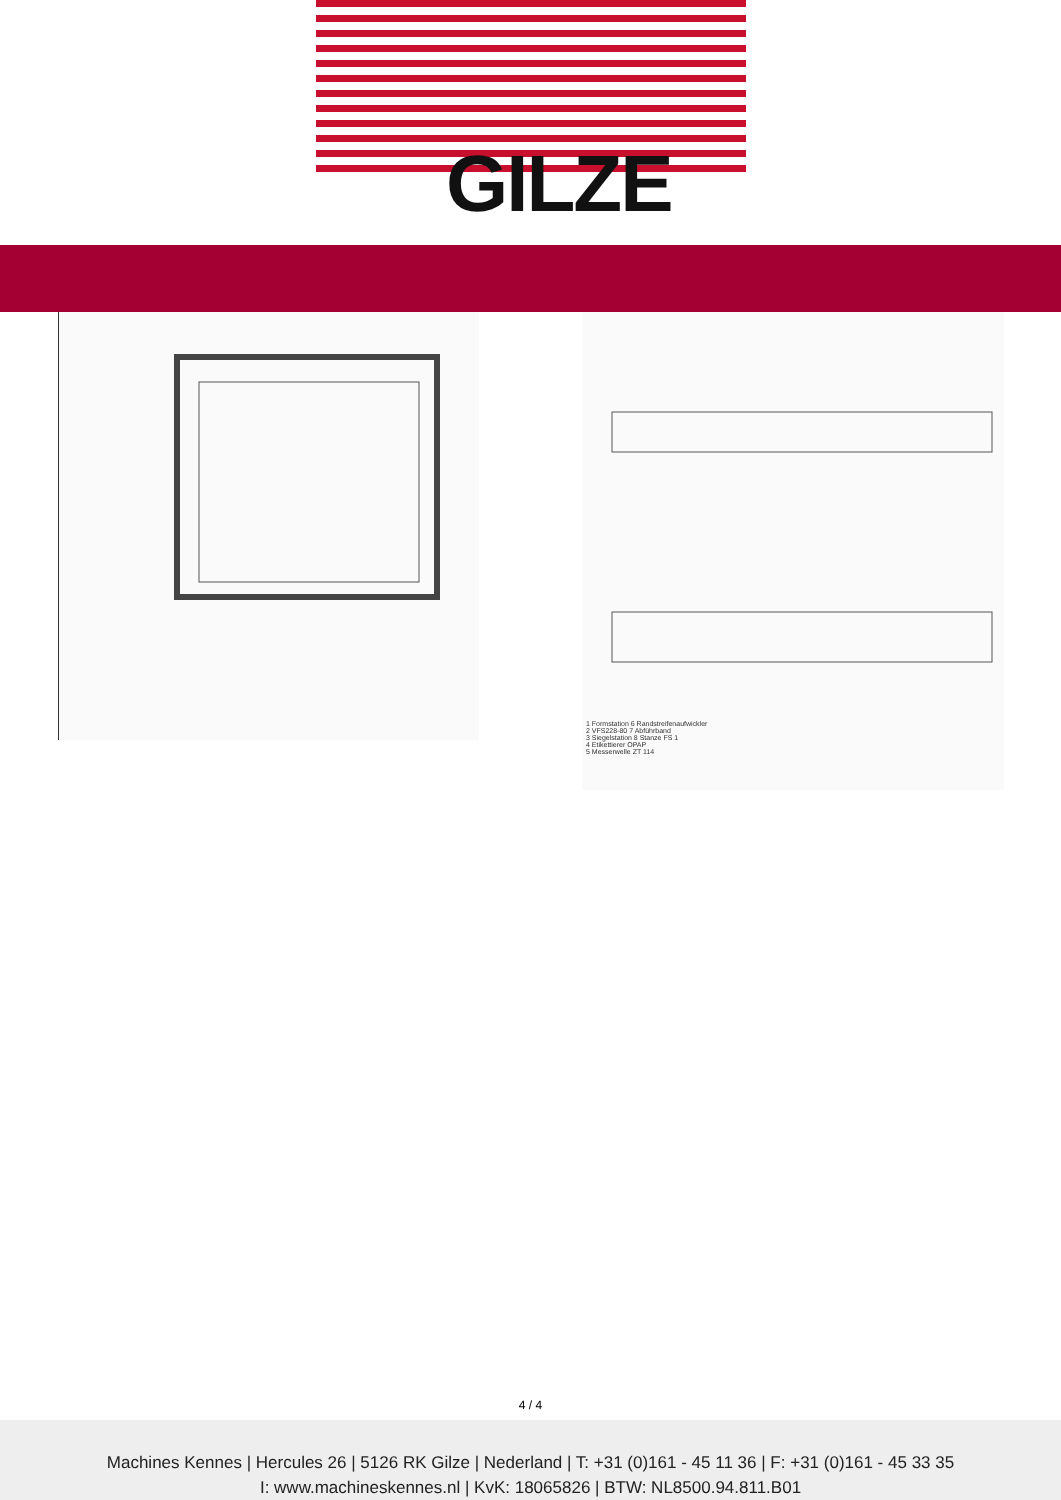GILZE
1 Formstation 6 Randstreifenaufwickler
2 VFS228-80 7 Abführband
3 Siegelstation 8 Stanze FS 1
4 Etikettierer OPAP
5 Messerwelle ZT 114
4 / 4
Machines Kennes | Hercules 26 | 5126 RK Gilze | Nederland | T: +31 (0)161 - 45 11 36 | F: +31 (0)161 - 45 33 35
I: www.machineskennes.nl | KvK: 18065826 | BTW: NL8500.94.811.B01